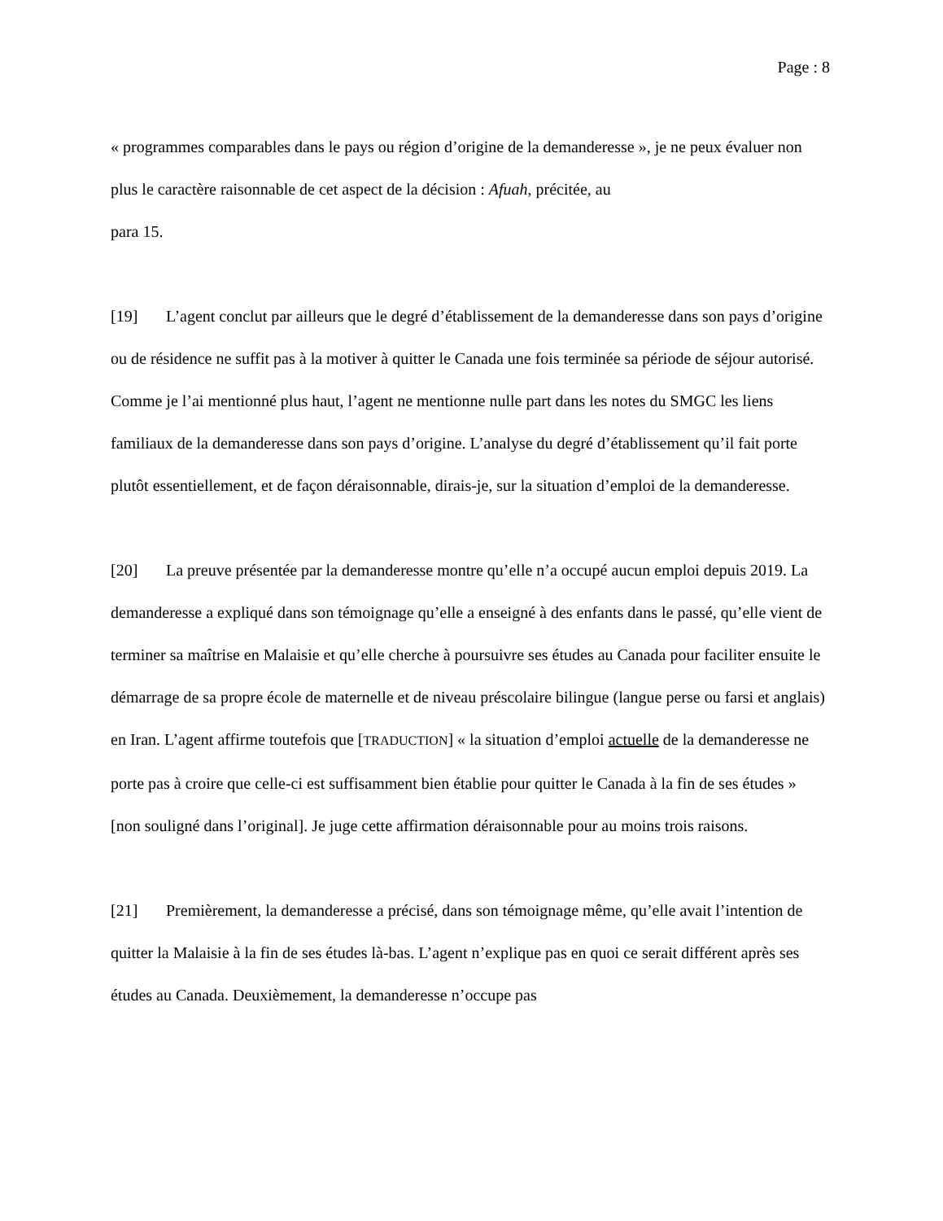Page : 8
« programmes comparables dans le pays ou région d’origine de la demanderesse », je ne peux évaluer non plus le caractère raisonnable de cet aspect de la décision : Afuah, précitée, au
para 15.
[19] L’agent conclut par ailleurs que le degré d’établissement de la demanderesse dans son pays d’origine ou de résidence ne suffit pas à la motiver à quitter le Canada une fois terminée sa période de séjour autorisé. Comme je l’ai mentionné plus haut, l’agent ne mentionne nulle part dans les notes du SMGC les liens familiaux de la demanderesse dans son pays d’origine. L’analyse du degré d’établissement qu’il fait porte plutôt essentiellement, et de façon déraisonnable, dirais-je, sur la situation d’emploi de la demanderesse.
[20] La preuve présentée par la demanderesse montre qu’elle n’a occupé aucun emploi depuis 2019. La demanderesse a expliqué dans son témoignage qu’elle a enseigné à des enfants dans le passé, qu’elle vient de terminer sa maîtrise en Malaisie et qu’elle cherche à poursuivre ses études au Canada pour faciliter ensuite le démarrage de sa propre école de maternelle et de niveau préscolaire bilingue (langue perse ou farsi et anglais) en Iran. L’agent affirme toutefois que [TRADUCTION] « la situation d’emploi actuelle de la demanderesse ne porte pas à croire que celle-ci est suffisamment bien établie pour quitter le Canada à la fin de ses études » [non souligné dans l’original]. Je juge cette affirmation déraisonnable pour au moins trois raisons.
[21] Premièrement, la demanderesse a précisé, dans son témoignage même, qu’elle avait l’intention de quitter la Malaisie à la fin de ses études là-bas. L’agent n’explique pas en quoi ce serait différent après ses études au Canada. Deuxièmement, la demanderesse n’occupe pas